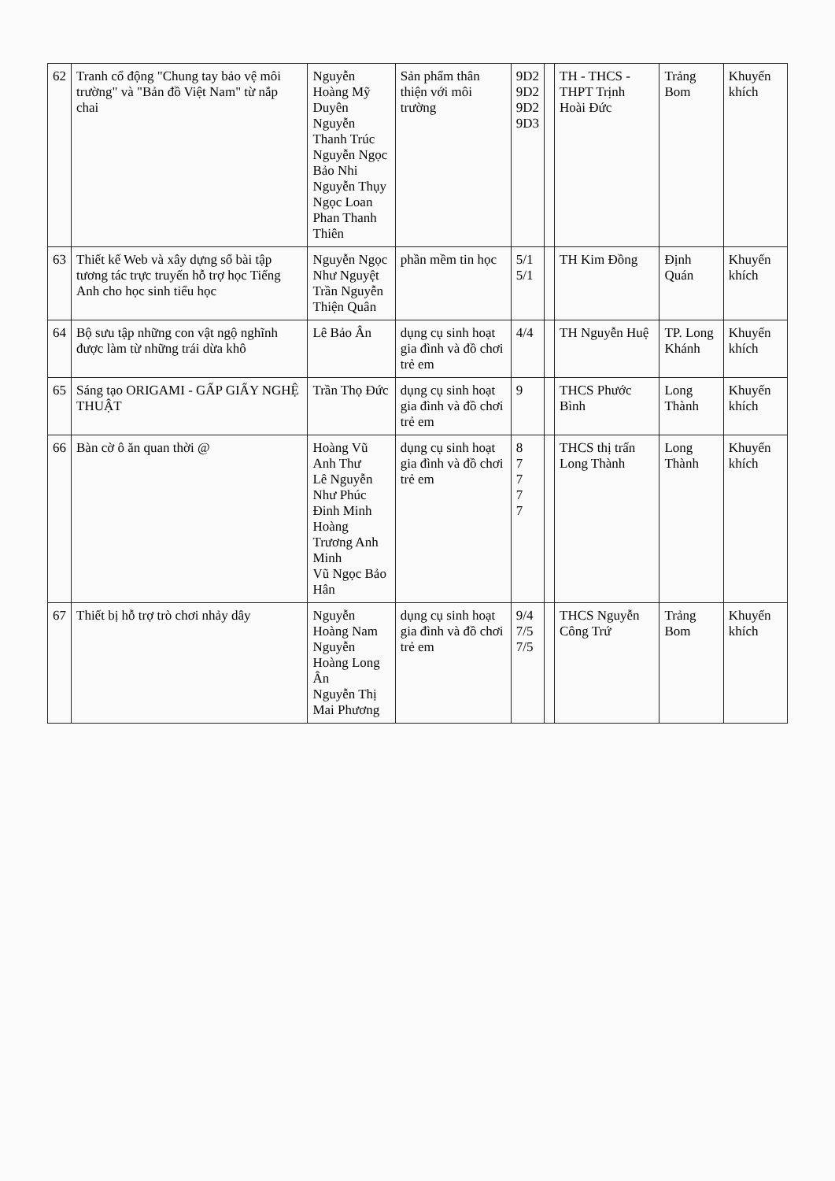| 62 | Tranh cổ động "Chung tay bảo vệ môi trường" và "Bản đồ Việt Nam" từ nắp chai | Nguyễn Hoàng Mỹ Duyên Nguyễn Thanh Trúc Nguyễn Ngọc Bảo Nhi Nguyễn Thụy Ngọc Loan Phan Thanh Thiên | Sản phẩm thân thiện với môi trường | 9D2 9D2 9D2 9D3 | | TH - THCS - THPT Trịnh Hoài Đức | Trảng Bom | Khuyến khích |
| 63 | Thiết kế Web và xây dựng sổ bài tập tương tác trực truyến hỗ trợ học Tiếng Anh cho học sinh tiểu học | Nguyễn Ngọc Như Nguyệt Trần Nguyễn Thiện Quân | phần mềm tin học | 5/1 5/1 | | TH Kim Đồng | Định Quán | Khuyến khích |
| 64 | Bộ sưu tập những con vật ngộ nghĩnh được làm từ những trái dừa khô | Lê Bảo Ân | dụng cụ sinh hoạt gia đình và đồ chơi trẻ em | 4/4 | | TH Nguyễn Huệ | TP. Long Khánh | Khuyến khích |
| 65 | Sáng tạo ORIGAMI - GẤP GIẤY NGHỆ THUẬT | Trần Thọ Đức | dụng cụ sinh hoạt gia đình và đồ chơi trẻ em | 9 | | THCS Phước Bình | Long Thành | Khuyến khích |
| 66 | Bàn cờ ô ăn quan thời @ | Hoàng Vũ Anh Thư Lê Nguyễn Như Phúc Đinh Minh Hoàng Trương Anh Minh Vũ Ngọc Bảo Hân | dụng cụ sinh hoạt gia đình và đồ chơi trẻ em | 8 7 7 7 7 | | THCS thị trấn Long Thành | Long Thành | Khuyến khích |
| 67 | Thiết bị hỗ trợ trò chơi nhảy dây | Nguyễn Hoàng Nam Nguyễn Hoàng Long Ân Nguyễn Thị Mai Phương | dụng cụ sinh hoạt gia đình và đồ chơi trẻ em | 9/4 7/5 7/5 | | THCS Nguyễn Công Trứ | Trảng Bom | Khuyến khích |